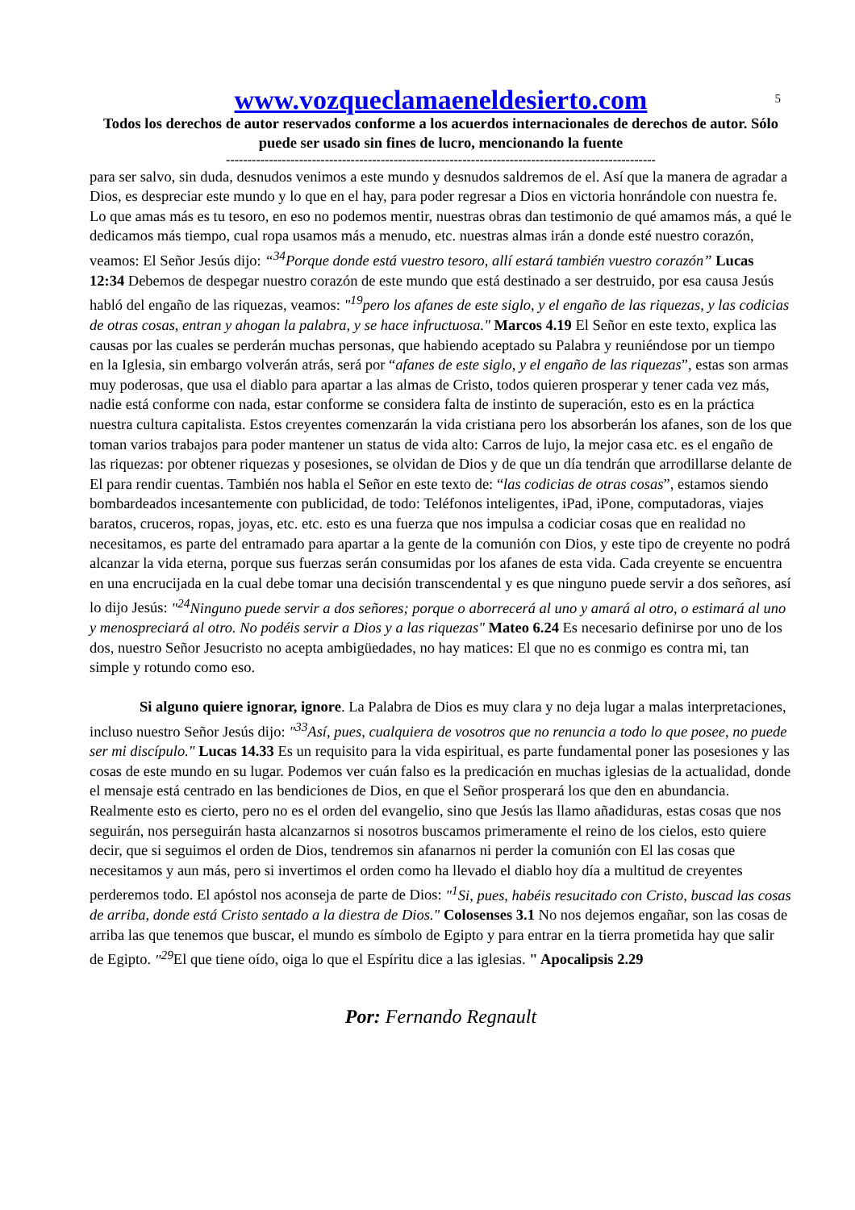5
www.vozqueclamaeneldesierto.com
Todos los derechos de autor reservados conforme a los acuerdos internacionales de derechos de autor. Sólo puede ser usado sin fines de lucro, mencionando la fuente
----------------------------------------------------------------------------------------------------
para ser salvo, sin duda, desnudos venimos a este mundo y desnudos saldremos de el. Así que la manera de agradar a Dios, es despreciar este mundo y lo que en el hay, para poder regresar a Dios en victoria honrándole con nuestra fe. Lo que amas más es tu tesoro, en eso no podemos mentir, nuestras obras dan testimonio de qué amamos más, a qué le dedicamos más tiempo, cual ropa usamos más a menudo, etc. nuestras almas irán a donde esté nuestro corazón, veamos: El Señor Jesús dijo: “<sup>34</sup>Porque donde está vuestro tesoro, allí estará también vuestro corazón” Lucas 12:34 Debemos de despegar nuestro corazón de este mundo que está destinado a ser destruido, por esa causa Jesús habló del engaño de las riquezas, veamos: "<sup>19</sup>pero los afanes de este siglo, y el engaño de las riquezas, y las codicias de otras cosas, entran y ahogan la palabra, y se hace infructuosa." Marcos 4.19 El Señor en este texto, explica las causas por las cuales se perderán muchas personas, que habiendo aceptado su Palabra y reuniéndose por un tiempo en la Iglesia, sin embargo volverán atrás, será por “afanes de este siglo, y el engaño de las riquezas”, estas son armas muy poderosas, que usa el diablo para apartar a las almas de Cristo, todos quieren prosperar y tener cada vez más, nadie está conforme con nada, estar conforme se considera falta de instinto de superación, esto es en la práctica nuestra cultura capitalista. Estos creyentes comenzarán la vida cristiana pero los absorberán los afanes, son de los que toman varios trabajos para poder mantener un status de vida alto: Carros de lujo, la mejor casa etc. es el engaño de las riquezas: por obtener riquezas y posesiones, se olvidan de Dios y de que un día tendrán que arrodillarse delante de El para rendir cuentas. También nos habla el Señor en este texto de: “las codicias de otras cosas”, estamos siendo bombardeados incesantemente con publicidad, de todo: Teléfonos inteligentes, iPad, iPone, computadoras, viajes baratos, cruceros, ropas, joyas, etc. etc. esto es una fuerza que nos impulsa a codiciar cosas que en realidad no necesitamos, es parte del entramado para apartar a la gente de la comunión con Dios, y este tipo de creyente no podrá alcanzar la vida eterna, porque sus fuerzas serán consumidas por los afanes de esta vida. Cada creyente se encuentra en una encrucijada en la cual debe tomar una decisión transcendental y es que ninguno puede servir a dos señores, así lo dijo Jesús: "<sup>24</sup>Ninguno puede servir a dos señores; porque o aborrecerá al uno y amará al otro, o estimará al uno y menospreciará al otro. No podéis servir a Dios y a las riquezas" Mateo 6.24 Es necesario definirse por uno de los dos, nuestro Señor Jesucristo no acepta ambigüedades, no hay matices: El que no es conmigo es contra mi, tan simple y rotundo como eso.
Si alguno quiere ignorar, ignore. La Palabra de Dios es muy clara y no deja lugar a malas interpretaciones, incluso nuestro Señor Jesús dijo: "<sup>33</sup>Así, pues, cualquiera de vosotros que no renuncia a todo lo que posee, no puede ser mi discípulo." Lucas 14.33 Es un requisito para la vida espiritual, es parte fundamental poner las posesiones y las cosas de este mundo en su lugar. Podemos ver cuán falso es la predicación en muchas iglesias de la actualidad, donde el mensaje está centrado en las bendiciones de Dios, en que el Señor prosperará los que den en abundancia. Realmente esto es cierto, pero no es el orden del evangelio, sino que Jesús las llamo añadiduras, estas cosas que nos seguirán, nos perseguirán hasta alcanzarnos si nosotros buscamos primeramente el reino de los cielos, esto quiere decir, que si seguimos el orden de Dios, tendremos sin afanarnos ni perder la comunión con El las cosas que necesitamos y aun más, pero si invertimos el orden como ha llevado el diablo hoy día a multitud de creyentes perderemos todo. El apóstol nos aconseja de parte de Dios: "<sup>1</sup>Si, pues, habéis resucitado con Cristo, buscad las cosas de arriba, donde está Cristo sentado a la diestra de Dios." Colosenses 3.1 No nos dejemos engañar, son las cosas de arriba las que tenemos que buscar, el mundo es símbolo de Egipto y para entrar en la tierra prometida hay que salir de Egipto. "<sup>29</sup> El que tiene oído, oiga lo que el Espíritu dice a las iglesias. " Apocalipsis 2.29
Por: Fernando Regnault